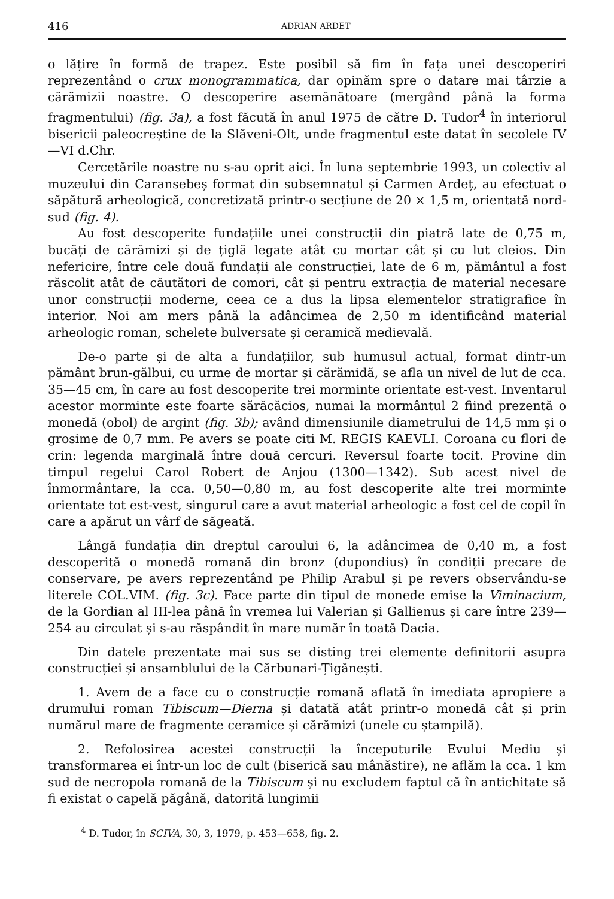416 ADRIAN ARDET
o lățire în formă de trapez. Este posibil să fim în fața unei descoperiri reprezentând o crux monogrammatica, dar opinăm spre o datare mai târzie a cărămizii noastre. O descoperire asemănătoare (mergând până la forma fragmentului) (fig. 3a), a fost făcută în anul 1975 de către D. Tudor<sup>4</sup> în interiorul bisericii paleocreștine de la Slăveni-Olt, unde fragmentul este datat în secolele IV—VI d.Chr.
Cercetările noastre nu s-au oprit aici. În luna septembrie 1993, un colectiv al muzeului din Caransebeș format din subsemnatul și Carmen Ardeț, au efectuat o săpătură arheologică, concretizată printr-o secțiune de 20 × 1,5 m, orientată nord-sud (fig. 4).
Au fost descoperite fundațiile unei construcții din piatră late de 0,75 m, bucăți de cărămizi și de țiglă legate atât cu mortar cât și cu lut cleios. Din nefericire, între cele două fundații ale construcției, late de 6 m, pământul a fost răscolit atât de căutători de comori, cât și pentru extracția de material necesare unor construcții moderne, ceea ce a dus la lipsa elementelor stratigrafice în interior. Noi am mers până la adâncimea de 2,50 m identificând material arheologic roman, schelete bulversate și ceramică medievală.
De-o parte și de alta a fundațiilor, sub humusul actual, format dintr-un pământ brun-gălbui, cu urme de mortar și cărămidă, se afla un nivel de lut de cca. 35—45 cm, în care au fost descoperite trei morminte orientate est-vest. Inventarul acestor morminte este foarte sărăcăcios, numai la mormântul 2 fiind prezentă o monedă (obol) de argint (fig. 3b); având dimensiunile diametrului de 14,5 mm și o grosime de 0,7 mm. Pe avers se poate citi M. REGIS KAEVLI. Coroana cu flori de crin: legenda marginală între două cercuri. Reversul foarte tocit. Provine din timpul regelui Carol Robert de Anjou (1300—1342). Sub acest nivel de înmormântare, la cca. 0,50—0,80 m, au fost descoperite alte trei morminte orientate tot est-vest, singurul care a avut material arheologic a fost cel de copil în care a apărut un vârf de săgeată.
Lângă fundația din dreptul caroului 6, la adâncimea de 0,40 m, a fost descoperită o monedă romană din bronz (dupondius) în condiții precare de conservare, pe avers reprezentând pe Philip Arabul și pe revers observându-se literele COL.VIM. (fig. 3c). Face parte din tipul de monede emise la Viminacium, de la Gordian al III-lea până în vremea lui Valerian și Gallienus și care între 239—254 au circulat și s-au răspândit în mare număr în toată Dacia.
Din datele prezentate mai sus se disting trei elemente definitorii asupra construcției și ansamblului de la Cărbunari-Țigănești.
1. Avem de a face cu o construcție romană aflată în imediata apropiere a drumului roman Tibiscum—Dierna și datată atât printr-o monedă cât și prin numărul mare de fragmente ceramice și cărămizi (unele cu ștampilă).
2. Refolosirea acestei construcții la începuturile Evului Mediu și transformarea ei într-un loc de cult (biserică sau mânăstire), ne aflăm la cca. 1 km sud de necropola romană de la Tibiscum și nu excludem faptul că în antichitate să fi existat o capelă păgână, datorită lungimii
<sup>4</sup> D. Tudor, în SCIVA, 30, 3, 1979, p. 453—658, fig. 2.